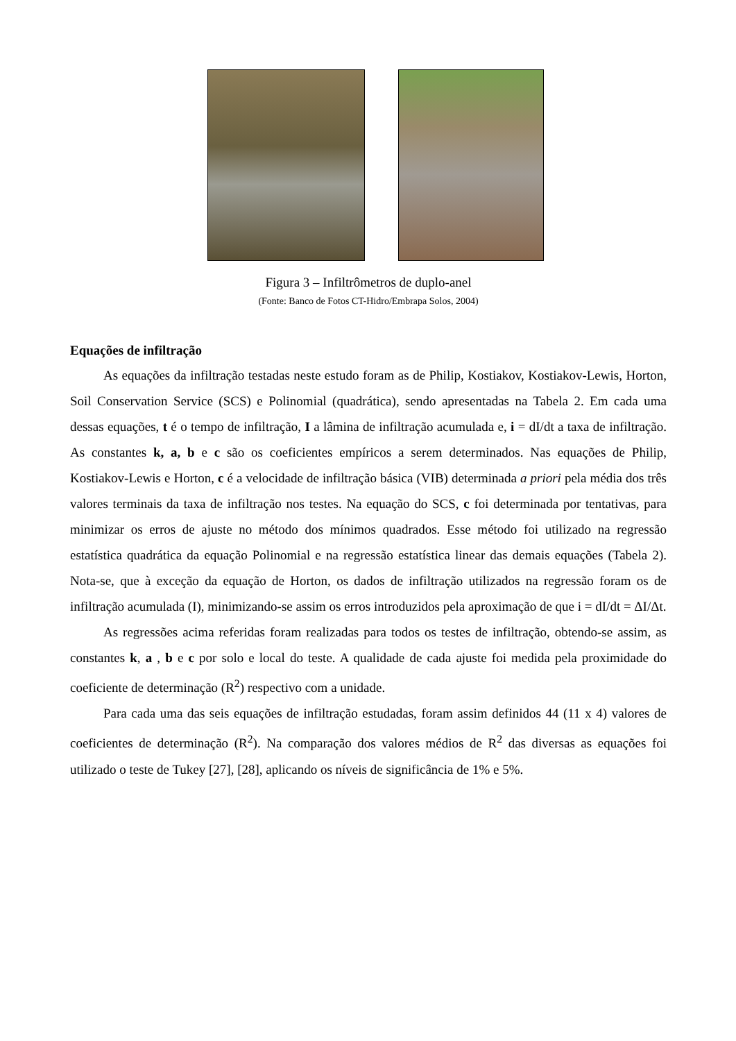Figura 3 – Infiltrômetros de duplo-anel
(Fonte: Banco de Fotos CT-Hidro/Embrapa Solos, 2004)
Equações de infiltração
As equações da infiltração testadas neste estudo foram as de Philip, Kostiakov, Kostiakov-Lewis, Horton, Soil Conservation Service (SCS) e Polinomial (quadrática), sendo apresentadas na Tabela 2. Em cada uma dessas equações, t é o tempo de infiltração, I a lâmina de infiltração acumulada e, i = dI/dt a taxa de infiltração. As constantes k, a, b e c são os coeficientes empíricos a serem determinados. Nas equações de Philip, Kostiakov-Lewis e Horton, c é a velocidade de infiltração básica (VIB) determinada a priori pela média dos três valores terminais da taxa de infiltração nos testes. Na equação do SCS, c foi determinada por tentativas, para minimizar os erros de ajuste no método dos mínimos quadrados. Esse método foi utilizado na regressão estatística quadrática da equação Polinomial e na regressão estatística linear das demais equações (Tabela 2). Nota-se, que à exceção da equação de Horton, os dados de infiltração utilizados na regressão foram os de infiltração acumulada (I), minimizando-se assim os erros introduzidos pela aproximação de que i = dI/dt = ΔI/Δt.
As regressões acima referidas foram realizadas para todos os testes de infiltração, obtendo-se assim, as constantes k, a , b e c por solo e local do teste. A qualidade de cada ajuste foi medida pela proximidade do coeficiente de determinação (R<sup>2</sup>) respectivo com a unidade.
Para cada uma das seis equações de infiltração estudadas, foram assim definidos 44 (11 x 4) valores de coeficientes de determinação (R<sup>2</sup>). Na comparação dos valores médios de R<sup>2</sup> das diversas as equações foi utilizado o teste de Tukey [27], [28], aplicando os níveis de significância de 1% e 5%.